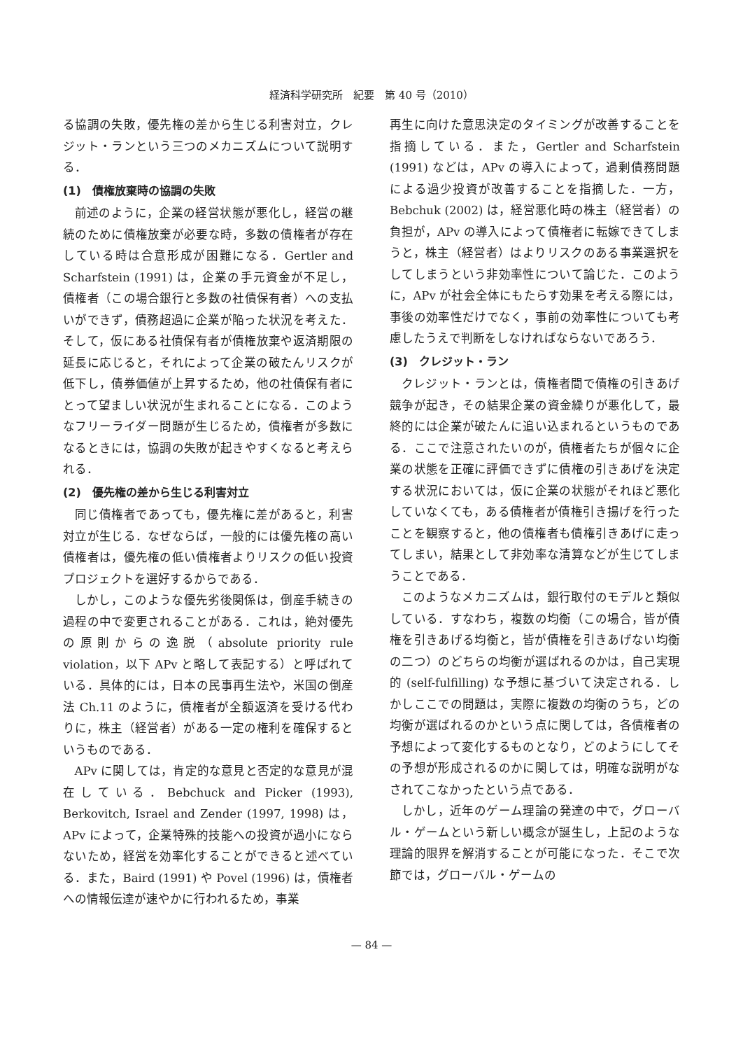経済科学研究所　紀要　第 40 号（2010）
る協調の失敗，優先権の差から生じる利害対立，クレジット・ランという三つのメカニズムについて説明する．
(1)　債権放棄時の協調の失敗
前述のように，企業の経営状態が悪化し，経営の継続のために債権放棄が必要な時，多数の債権者が存在している時は合意形成が困難になる．Gertler and Scharfstein (1991) は，企業の手元資金が不足し，債権者（この場合銀行と多数の社債保有者）への支払いができず，債務超過に企業が陥った状況を考えた．そして，仮にある社債保有者が債権放棄や返済期限の延長に応じると，それによって企業の破たんリスクが低下し，債券価値が上昇するため，他の社債保有者にとって望ましい状況が生まれることになる．このようなフリーライダー問題が生じるため，債権者が多数になるときには，協調の失敗が起きやすくなると考えられる．
(2)　優先権の差から生じる利害対立
同じ債権者であっても，優先権に差があると，利害対立が生じる．なぜならば，一般的には優先権の高い債権者は，優先権の低い債権者よりリスクの低い投資プロジェクトを選好するからである．
しかし，このような優先劣後関係は，倒産手続きの過程の中で変更されることがある．これは，絶対優先の原則からの逸脱（absolute priority rule violation，以下 APv と略して表記する）と呼ばれている．具体的には，日本の民事再生法や，米国の倒産法 Ch.11 のように，債権者が全額返済を受ける代わりに，株主（経営者）がある一定の権利を確保するというものである．
APv に関しては，肯定的な意見と否定的な意見が混在している．Bebchuck and Picker (1993), Berkovitch, Israel and Zender (1997, 1998) は，APv によって，企業特殊的技能への投資が過小にならないため，経営を効率化することができると述べている．また，Baird (1991) や Povel (1996) は，債権者への情報伝達が速やかに行われるため，事業
再生に向けた意思決定のタイミングが改善することを指摘している．また，Gertler and Scharfstein (1991) などは，APv の導入によって，過剰債務問題による過少投資が改善することを指摘した．一方，Bebchuk (2002) は，経営悪化時の株主（経営者）の負担が，APv の導入によって債権者に転嫁できてしまうと，株主（経営者）はよりリスクのある事業選択をしてしまうという非効率性について論じた．このように，APv が社会全体にもたらす効果を考える際には，事後の効率性だけでなく，事前の効率性についても考慮したうえで判断をしなければならないであろう．
(3)　クレジット・ラン
クレジット・ランとは，債権者間で債権の引きあげ競争が起き，その結果企業の資金繰りが悪化して，最終的には企業が破たんに追い込まれるというものである．ここで注意されたいのが，債権者たちが個々に企業の状態を正確に評価できずに債権の引きあげを決定する状況においては，仮に企業の状態がそれほど悪化していなくても，ある債権者が債権引き揚げを行ったことを観察すると，他の債権者も債権引きあげに走ってしまい，結果として非効率な清算などが生じてしまうことである．
このようなメカニズムは，銀行取付のモデルと類似している．すなわち，複数の均衡（この場合，皆が債権を引きあげる均衡と，皆が債権を引きあげない均衡の二つ）のどちらの均衡が選ばれるのかは，自己実現的 (self-fulfilling) な予想に基づいて決定される．しかしここでの問題は，実際に複数の均衡のうち，どの均衡が選ばれるのかという点に関しては，各債権者の予想によって変化するものとなり，どのようにしてその予想が形成されるのかに関しては，明確な説明がなされてこなかったという点である．
しかし，近年のゲーム理論の発達の中で，グローバル・ゲームという新しい概念が誕生し，上記のような理論的限界を解消することが可能になった．そこで次節では，グローバル・ゲームの
— 84 —